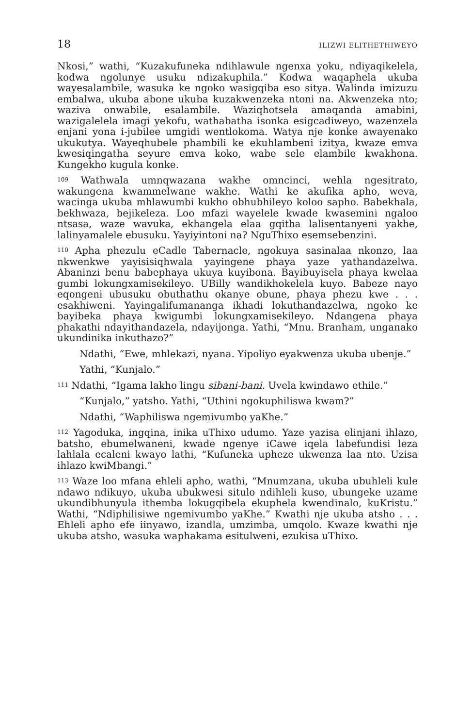18 ILIZWI ELITHETHIWEYO
Nkosi,” wathi, “Kuzakufuneka ndihlawule ngenxa yoku, ndiyaqikelela, kodwa ngolunye usuku ndizakuphila.” Kodwa waqaphela ukuba wayesalambile, wasuka ke ngoko wasigqiba eso sitya. Walinda imizuzu embalwa, ukuba abone ukuba kuzakwenzeka ntoni na. Akwenzeka nto; waziva onwabile, esalambile. Waziqhotsela amaqanda amabini, wazigalelela imagi yekofu, wathabatha isonka esigcadiweyo, wazenzela enjani yona i-jubilee umgidi wentlokoma. Watya nje konke awayenako ukukutya. Wayeqhubele phambili ke ekuhlambeni izitya, kwaze emva kwesiqingatha seyure emva koko, wabe sele elambile kwakhona. Kungekho kugula konke.
<sup>109</sup> Wathwala umnqwazana wakhe omncinci, wehla ngesitrato, wakungena kwammelwane wakhe. Wathi ke akufika apho, weva, wacinga ukuba mhlawumbi kukho obhubhileyo koloo sapho. Babekhala, bekhwaza, bejikeleza. Loo mfazi wayelele kwade kwasemini ngaloo ntsasa, waze wavuka, ekhangela elaa gqitha lalisentanyeni yakhe, lalinyamalele ebusuku. Yayiyintoni na? NguThixo esemsebenzini.
<sup>110</sup> Apha phezulu eCadle Tabernacle, ngokuya sasinalaa nkonzo, laa nkwenkwe yayisisiqhwala yayingene phaya yaze yathandazelwa. Abaninzi benu babephaya ukuya kuyibona. Bayibuyisela phaya kwelaa gumbi lokungxamisekileyo. UBilly wandikhokelela kuyo. Babeze nayo eqongeni ubusuku obuthathu okanye obune, phaya phezu kwe . . . esakhiweni. Yayingalifumananga ikhadi lokuthandazelwa, ngoko ke bayibeka phaya kwigumbi lokungxamisekileyo. Ndangena phaya phakathi ndayithandazela, ndayijonga. Yathi, “Mnu. Branham, unganako ukundinika inkuthazo?”
Ndathi, “Ewe, mhlekazi, nyana. Yipoliyo eyakwenza ukuba ubenje.”
Yathi, “Kunjalo.”
<sup>111</sup> Ndathi, “Igama lakho lingu sibani-bani. Uvela kwindawo ethile.”
“Kunjalo,” yatsho. Yathi, “Uthini ngokuphiliswa kwam?”
Ndathi, “Waphiliswa ngemivumbo yaKhe.”
<sup>112</sup> Yagoduka, ingqina, inika uThixo udumo. Yaze yazisa elinjani ihlazo, batsho, ebumelwaneni, kwade ngenye iCawe iqela labefundisi leza lahlala ecaleni kwayo lathi, “Kufuneka upheze ukwenza laa nto. Uzisa ihlazo kwiMbangi.”
<sup>113</sup> Waze loo mfana ehleli apho, wathi, “Mnumzana, ukuba ubuhleli kule ndawo ndikuyo, ukuba ubukwesi situlo ndihleli kuso, ubungeke uzame ukundibhunyula ithemba lokugqibela ekuphela kwendinalo, kuKristu.” Wathi, “Ndiphilisiwe ngemivumbo yaKhe.” Kwathi nje ukuba atsho . . . Ehleli apho efe iinyawo, izandla, umzimba, umqolo. Kwaze kwathi nje ukuba atsho, wasuka waphakama esitulweni, ezukisa uThixo.